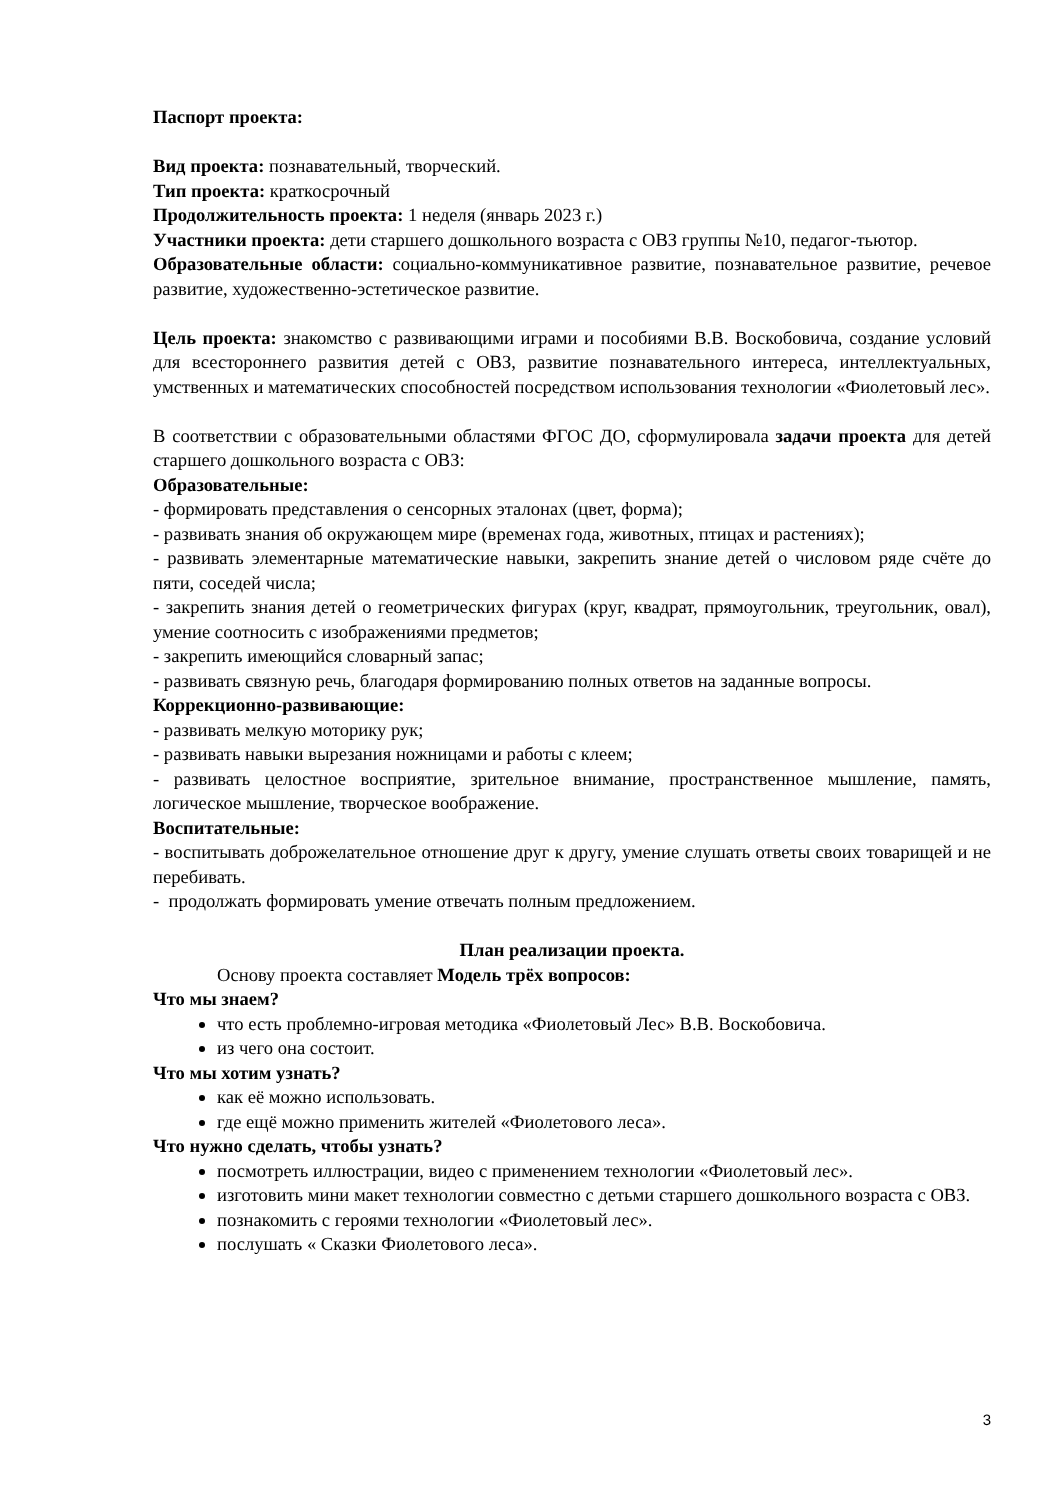Паспорт проекта:
Вид проекта: познавательный, творческий.
Тип проекта: краткосрочный
Продолжительность проекта: 1 неделя (январь 2023 г.)
Участники проекта: дети старшего дошкольного возраста с ОВЗ группы №10, педагог-тьютор.
Образовательные области: социально-коммуникативное развитие, познавательное развитие, речевое развитие, художественно-эстетическое развитие.
Цель проекта: знакомство с развивающими играми и пособиями В.В. Воскобовича, создание условий для всестороннего развития детей с ОВЗ, развитие познавательного интереса, интеллектуальных, умственных и математических способностей посредством использования технологии «Фиолетовый лес».
В соответствии с образовательными областями ФГОС ДО, сформулировала задачи проекта для детей старшего дошкольного возраста с ОВЗ:
Образовательные:
- формировать представления о сенсорных эталонах (цвет, форма);
- развивать знания об окружающем мире (временах года, животных, птицах и растениях);
- развивать элементарные математические навыки, закрепить знание детей о числовом ряде счёте до пяти, соседей числа;
- закрепить знания детей о геометрических фигурах (круг, квадрат, прямоугольник, треугольник, овал), умение соотносить с изображениями предметов;
- закрепить имеющийся словарный запас;
- развивать связную речь, благодаря формированию полных ответов на заданные вопросы.
Коррекционно-развивающие:
- развивать мелкую моторику рук;
- развивать навыки вырезания ножницами и работы с клеем;
- развивать целостное восприятие, зрительное внимание, пространственное мышление, память, логическое мышление, творческое воображение.
Воспитательные:
- воспитывать доброжелательное отношение друг к другу, умение слушать ответы своих товарищей и не перебивать.
- продолжать формировать умение отвечать полным предложением.
План реализации проекта.
Основу проекта составляет Модель трёх вопросов:
Что мы знаем?
что есть проблемно-игровая методика «Фиолетовый Лес» В.В. Воскобовича.
из чего она состоит.
Что мы хотим узнать?
как её можно использовать.
где ещё можно применить жителей «Фиолетового леса».
Что нужно сделать, чтобы узнать?
посмотреть иллюстрации, видео с применением технологии «Фиолетовый лес».
изготовить мини макет технологии совместно с детьми старшего дошкольного возраста с ОВЗ.
познакомить с героями технологии «Фиолетовый лес».
послушать « Сказки Фиолетового леса».
3